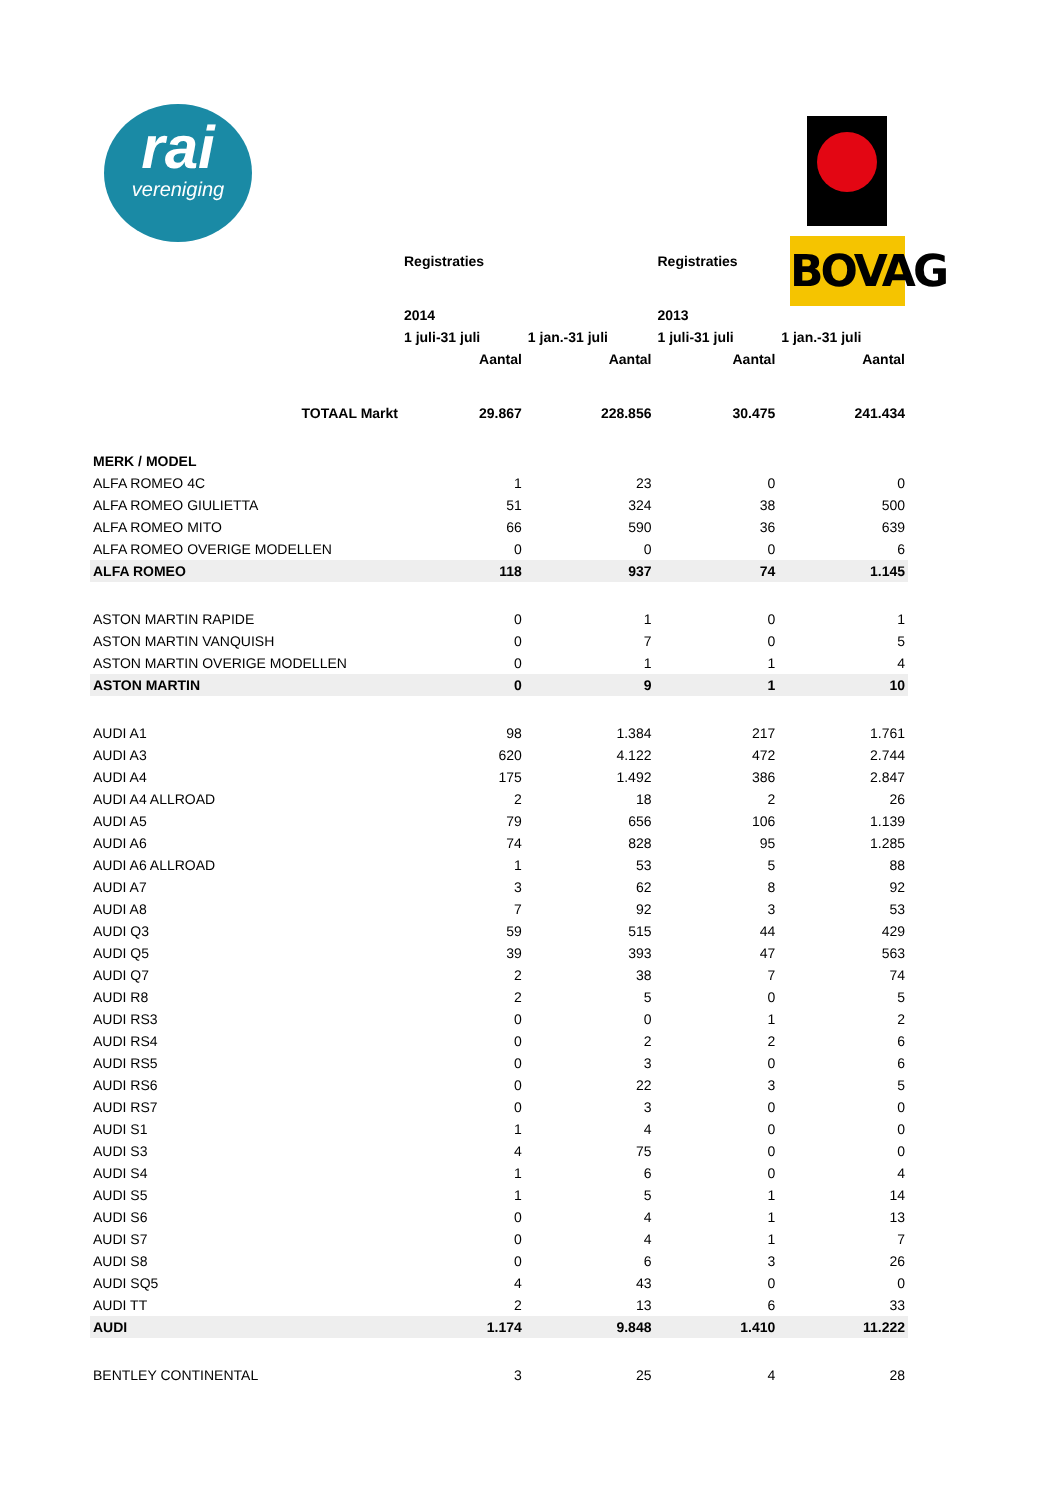rai
vereniging
BOVAG
| | Registraties | | Registraties | |
| --- | --- | --- | --- | --- |
| | 2014 | | 2013 | |
| | 1 juli-31 juli | 1 jan.-31 juli | 1 juli-31 juli | 1 jan.-31 juli |
| | Aantal | Aantal | Aantal | Aantal |
| TOTAAL Markt | 29.867 | 228.856 | 30.475 | 241.434 |
| MERK / MODEL | | | | |
| ALFA ROMEO 4C | 1 | 23 | 0 | 0 |
| ALFA ROMEO GIULIETTA | 51 | 324 | 38 | 500 |
| ALFA ROMEO MITO | 66 | 590 | 36 | 639 |
| ALFA ROMEO OVERIGE MODELLEN | 0 | 0 | 0 | 6 |
| ALFA ROMEO | 118 | 937 | 74 | 1.145 |
| ASTON MARTIN RAPIDE | 0 | 1 | 0 | 1 |
| ASTON MARTIN VANQUISH | 0 | 7 | 0 | 5 |
| ASTON MARTIN OVERIGE MODELLEN | 0 | 1 | 1 | 4 |
| ASTON MARTIN | 0 | 9 | 1 | 10 |
| AUDI A1 | 98 | 1.384 | 217 | 1.761 |
| AUDI A3 | 620 | 4.122 | 472 | 2.744 |
| AUDI A4 | 175 | 1.492 | 386 | 2.847 |
| AUDI A4 ALLROAD | 2 | 18 | 2 | 26 |
| AUDI A5 | 79 | 656 | 106 | 1.139 |
| AUDI A6 | 74 | 828 | 95 | 1.285 |
| AUDI A6 ALLROAD | 1 | 53 | 5 | 88 |
| AUDI A7 | 3 | 62 | 8 | 92 |
| AUDI A8 | 7 | 92 | 3 | 53 |
| AUDI Q3 | 59 | 515 | 44 | 429 |
| AUDI Q5 | 39 | 393 | 47 | 563 |
| AUDI Q7 | 2 | 38 | 7 | 74 |
| AUDI R8 | 2 | 5 | 0 | 5 |
| AUDI RS3 | 0 | 0 | 1 | 2 |
| AUDI RS4 | 0 | 2 | 2 | 6 |
| AUDI RS5 | 0 | 3 | 0 | 6 |
| AUDI RS6 | 0 | 22 | 3 | 5 |
| AUDI RS7 | 0 | 3 | 0 | 0 |
| AUDI S1 | 1 | 4 | 0 | 0 |
| AUDI S3 | 4 | 75 | 0 | 0 |
| AUDI S4 | 1 | 6 | 0 | 4 |
| AUDI S5 | 1 | 5 | 1 | 14 |
| AUDI S6 | 0 | 4 | 1 | 13 |
| AUDI S7 | 0 | 4 | 1 | 7 |
| AUDI S8 | 0 | 6 | 3 | 26 |
| AUDI SQ5 | 4 | 43 | 0 | 0 |
| AUDI TT | 2 | 13 | 6 | 33 |
| AUDI | 1.174 | 9.848 | 1.410 | 11.222 |
| BENTLEY CONTINENTAL | 3 | 25 | 4 | 28 |